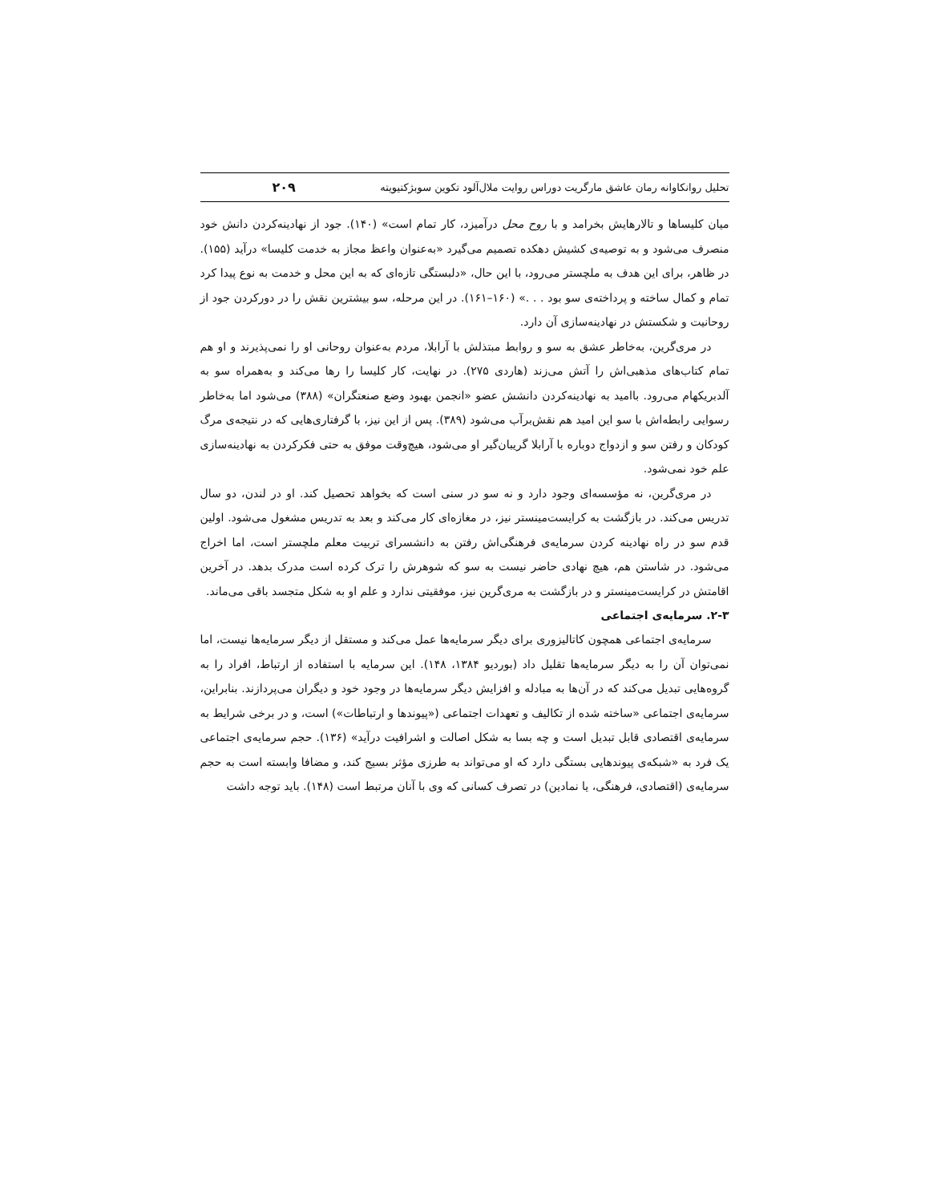تحلیل روانکاوانه رمان عاشق مارگریت دوراس روایت ملال‌آلود تکوین سوبژکتیویته ۲۰۹
میان کلیساها و تالارهایش بخرامد و با روح محل درآمیزد، کار تمام است» (۱۴۰). جود از نهادینه‌کردن دانش خود منصرف می‌شود و به توصیه‌ی کشیش دهکده تصمیم می‌گیرد «به‌عنوان واعظ مجاز به خدمت کلیسا» درآید (۱۵۵). در ظاهر، برای این هدف به ملچستر می‌رود، با این حال، «دلبستگی تازه‌ای که به این محل و خدمت به نوع پیدا کرد تمام و کمال ساخته و پرداخته‌ی سو بود . . .» (۱۶۰–۱۶۱). در این مرحله، سو بیشترین نقش را در دورکردن جود از روحانیت و شکستش در نهادینه‌سازی آن دارد.
در مری‌گرین، به‌خاطر عشق به سو و روابط مبتذلش با آرابلا، مردم به‌عنوان روحانی او را نمی‌پذیرند و او هم تمام کتاب‌های مذهبی‌اش را آتش می‌زند (هاردی ۲۷۵). در نهایت، کار کلیسا را رها می‌کند و به‌همراه سو به آلدبریکهام می‌رود. باامید به نهادینه‌کردن دانشش عضو «انجمن بهبود وضع صنعتگران» (۳۸۸) می‌شود اما به‌خاطر رسوایی رابطه‌اش با سو این امید هم نقش‌برآب می‌شود (۳۸۹). پس از این نیز، با گرفتاری‌هایی که در نتیجه‌ی مرگ کودکان و رفتن سو و ازدواج دوباره با آرابلا گریبان‌گیر او می‌شود، هیچ‌وقت موفق به حتی فکرکردن به نهادینه‌سازی علم خود نمی‌شود.
در مری‌گرین، نه مؤسسه‌ای وجود دارد و نه سو در سنی است که بخواهد تحصیل کند. او در لندن، دو سال تدریس می‌کند. در بازگشت به کرایست‌مینستر نیز، در مغازه‌ای کار می‌کند و بعد به تدریس مشغول می‌شود. اولین قدم سو در راه نهادینه کردن سرمایه‌ی فرهنگی‌اش رفتن به دانشسرای تربیت معلم ملچستر است، اما اخراج می‌شود. در شاستن هم، هیچ نهادی حاضر نیست به سو که شوهرش را ترک کرده است مدرک بدهد. در آخرین اقامتش در کرایست‌مینستر و در بازگشت به مری‌گرین نیز، موفقیتی ندارد و علم او به شکل متجسد باقی می‌ماند.
۲-۳. سرمایه‌ی اجتماعی
سرمایه‌ی اجتماعی همچون کاتالیزوری برای دیگر سرمایه‌ها عمل می‌کند و مستقل از دیگر سرمایه‌ها نیست، اما نمی‌توان آن را به دیگر سرمایه‌ها تقلیل داد (بوردیو ۱۳۸۴، ۱۴۸). این سرمایه با استفاده از ارتباط، افراد را به گروه‌هایی تبدیل می‌کند که در آن‌ها به مبادله و افزایش دیگر سرمایه‌ها در وجود خود و دیگران می‌پردازند. بنابراین، سرمایه‌ی اجتماعی «ساخته شده از تکالیف و تعهدات اجتماعی («پیوندها و ارتباطات») است، و در برخی شرایط به سرمایه‌ی اقتصادی قابل تبدیل است و چه بسا به شکل اصالت و اشرافیت درآید» (۱۳۶). حجم سرمایه‌ی اجتماعی یک فرد به «شبکه‌ی پیوندهایی بستگی دارد که او می‌تواند به طرزی مؤثر بسیج کند، و مضافا وابسته است به حجم سرمایه‌ی (اقتصادی، فرهنگی، یا نمادین) در تصرف کسانی که وی با آنان مرتبط است (۱۴۸). باید توجه داشت